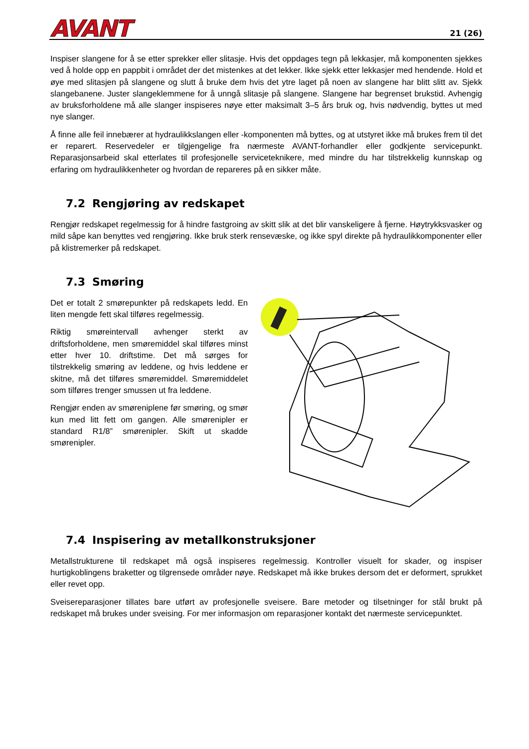AVANT 21 (26)
Inspiser slangene for å se etter sprekker eller slitasje. Hvis det oppdages tegn på lekkasjer, må komponenten sjekkes ved å holde opp en pappbit i området der det mistenkes at det lekker. Ikke sjekk etter lekkasjer med hendende. Hold et øye med slitasjen på slangene og slutt å bruke dem hvis det ytre laget på noen av slangene har blitt slitt av. Sjekk slangebanene. Juster slangeklemmene for å unngå slitasje på slangene. Slangene har begrenset brukstid. Avhengig av bruksforholdene må alle slanger inspiseres nøye etter maksimalt 3–5 års bruk og, hvis nødvendig, byttes ut med nye slanger.
Å finne alle feil innebærer at hydraulikkslangen eller -komponenten må byttes, og at utstyret ikke må brukes frem til det er reparert. Reservedeler er tilgjengelige fra nærmeste AVANT-forhandler eller godkjente servicepunkt. Reparasjonsarbeid skal etterlates til profesjonelle serviceteknikere, med mindre du har tilstrekkelig kunnskap og erfaring om hydraulikkenheter og hvordan de repareres på en sikker måte.
7.2 Rengjøring av redskapet
Rengjør redskapet regelmessig for å hindre fastgroing av skitt slik at det blir vanskeligere å fjerne. Høytrykksvasker og mild såpe kan benyttes ved rengjøring. Ikke bruk sterk rensevæske, og ikke spyl direkte på hydraulikkomponenter eller på klistremerker på redskapet.
7.3 Smøring
Det er totalt 2 smørepunkter på redskapets ledd. En liten mengde fett skal tilføres regelmessig.
Riktig smøreintervall avhenger sterkt av driftsforholdene, men smøremiddel skal tilføres minst etter hver 10. driftstime. Det må sørges for tilstrekkelig smøring av leddene, og hvis leddene er skitne, må det tilføres smøremiddel. Smøremiddelet som tilføres trenger smussen ut fra leddene.
Rengjør enden av smøreniplene før smøring, og smør kun med litt fett om gangen. Alle smørenipler er standard R1/8” smørenipler. Skift ut skadde smørenipler.
7.4 Inspisering av metallkonstruksjoner
Metallstrukturene til redskapet må også inspiseres regelmessig. Kontroller visuelt for skader, og inspiser hurtigkoblingens braketter og tilgrensede områder nøye. Redskapet må ikke brukes dersom det er deformert, sprukket eller revet opp.
Sveisereparasjoner tillates bare utført av profesjonelle sveisere. Bare metoder og tilsetninger for stål brukt på redskapet må brukes under sveising. For mer informasjon om reparasjoner kontakt det nærmeste servicepunktet.